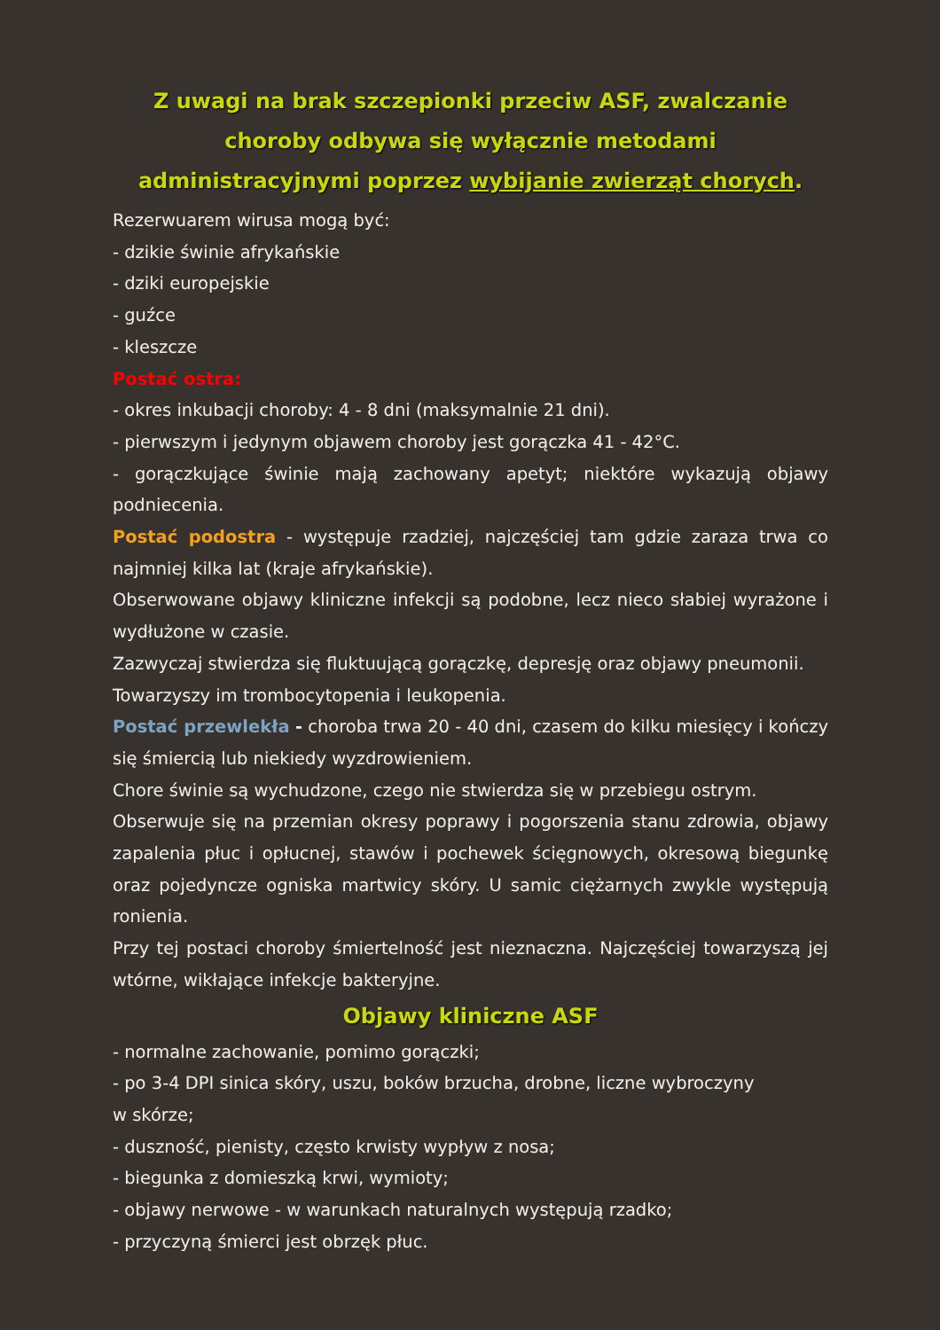Z uwagi na brak szczepionki przeciw ASF, zwalczanie choroby odbywa się wyłącznie metodami administracyjnymi poprzez wybijanie zwierząt chorych.
Rezerwuarem wirusa mogą być:
- dzikie świnie afrykańskie
- dziki europejskie
- guźce
- kleszcze
Postać ostra:
- okres inkubacji choroby: 4 - 8 dni (maksymalnie 21 dni).
- pierwszym i jedynym objawem choroby jest gorączka 41 - 42°C.
- gorączkujące świnie mają zachowany apetyt; niektóre wykazują objawy podniecenia.
Postać podostra - występuje rzadziej, najczęściej tam gdzie zaraza trwa co najmniej kilka lat (kraje afrykańskie).
Obserwowane objawy kliniczne infekcji są podobne, lecz nieco słabiej wyrażone i wydłużone w czasie.
Zazwyczaj stwierdza się fluktuującą gorączkę, depresję oraz objawy pneumonii.
Towarzyszy im trombocytopenia i leukopenia.
Postać przewlekła - choroba trwa 20 - 40 dni, czasem do kilku miesięcy i kończy się śmiercią lub niekiedy wyzdrowieniem.
Chore świnie są wychudzone, czego nie stwierdza się w przebiegu ostrym.
Obserwuje się na przemian okresy poprawy i pogorszenia stanu zdrowia, objawy zapalenia płuc i opłucnej, stawów i pochewek ścięgnowych, okresową biegunkę oraz pojedyncze ogniska martwicy skóry. U samic ciężarnych zwykle występują ronienia.
Przy tej postaci choroby śmiertelność jest nieznaczna. Najczęściej towarzyszą jej wtórne, wikłające infekcje bakteryjne.
Objawy kliniczne ASF
- normalne zachowanie, pomimo gorączki;
- po 3-4 DPI sinica skóry, uszu, boków brzucha, drobne, liczne wybroczyny
w skórze;
- duszność, pienisty, często krwisty wypływ z nosa;
- biegunka z domieszką krwi, wymioty;
- objawy nerwowe - w warunkach naturalnych występują rzadko;
- przyczyną śmierci jest obrzęk płuc.